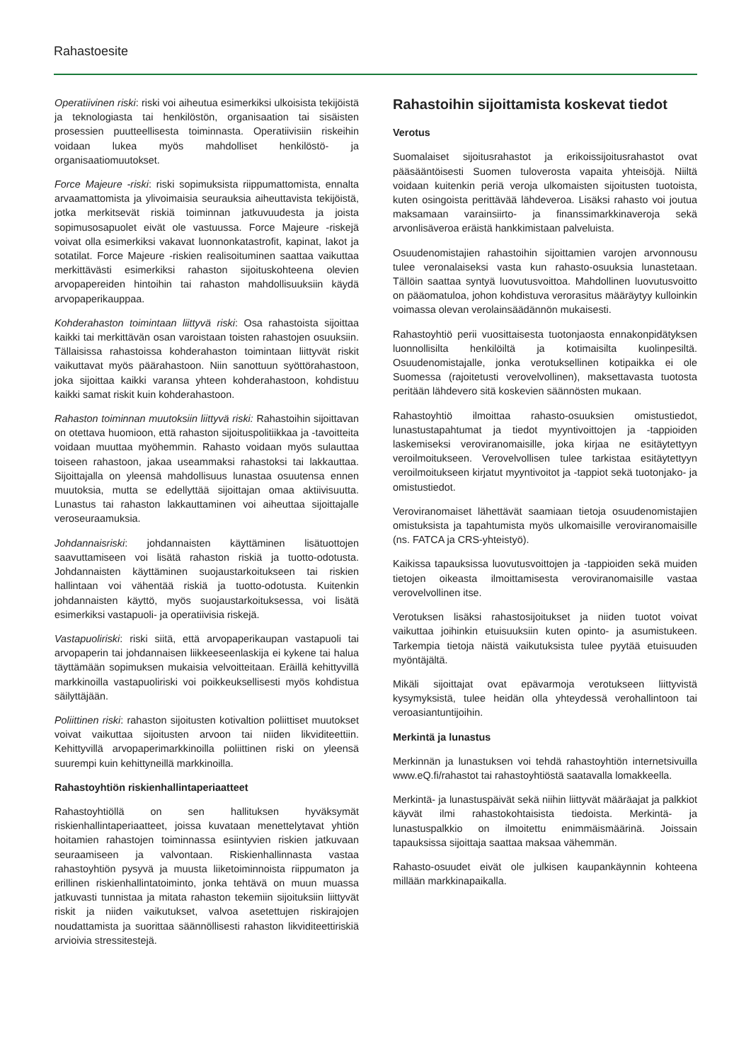Rahastoesite
Operatiivinen riski: riski voi aiheutua esimerkiksi ulkoisista tekijöistä ja teknologiasta tai henkilöstön, organisaation tai sisäisten prosessien puutteellisesta toiminnasta. Operatiivisiin riskeihin voidaan lukea myös mahdolliset henkilöstö- ja organisaatiomuutokset.
Force Majeure -riski: riski sopimuksista riippumattomista, ennalta arvaamattomista ja ylivoimaisia seurauksia aiheuttavista tekijöistä, jotka merkitsevät riskiä toiminnan jatkuvuudesta ja joista sopimusosapuolet eivät ole vastuussa. Force Majeure -riskejä voivat olla esimerkiksi vakavat luonnonkatastrofit, kapinat, lakot ja sotatilat. Force Majeure -riskien realisoituminen saattaa vaikuttaa merkittävästi esimerkiksi rahaston sijoituskohteena olevien arvopapereiden hintoihin tai rahaston mahdollisuuksiin käydä arvopaperikauppaa.
Kohderahaston toimintaan liittyvä riski: Osa rahastoista sijoittaa kaikki tai merkittävän osan varoistaan toisten rahastojen osuuksiin. Tällaisissa rahastoissa kohderahaston toimintaan liittyvät riskit vaikuttavat myös päärahastoon. Niin sanottuun syöttörahastoon, joka sijoittaa kaikki varansa yhteen kohderahastoon, kohdistuu kaikki samat riskit kuin kohderahastoon.
Rahaston toiminnan muutoksiin liittyvä riski: Rahastoihin sijoittavan on otettava huomioon, että rahaston sijoituspolitiikkaa ja -tavoitteita voidaan muuttaa myöhemmin. Rahasto voidaan myös sulauttaa toiseen rahastoon, jakaa useammaksi rahastoksi tai lakkauttaa. Sijoittajalla on yleensä mahdollisuus lunastaa osuutensa ennen muutoksia, mutta se edellyttää sijoittajan omaa aktiivisuutta. Lunastus tai rahaston lakkauttaminen voi aiheuttaa sijoittajalle veroseuraamuksia.
Johdannaisriski: johdannaisten käyttäminen lisätuottojen saavuttamiseen voi lisätä rahaston riskiä ja tuotto-odotusta. Johdannaisten käyttäminen suojaustarkoitukseen tai riskien hallintaan voi vähentää riskiä ja tuotto-odotusta. Kuitenkin johdannaisten käyttö, myös suojaustarkoituksessa, voi lisätä esimerkiksi vastapuoli- ja operatiivisia riskejä.
Vastapuoliriski: riski siitä, että arvopaperikaupan vastapuoli tai arvopaperin tai johdannaisen liikkeeseenlaskija ei kykene tai halua täyttämään sopimuksen mukaisia velvoitteitaan. Eräillä kehittyvillä markkinoilla vastapuoliriski voi poikkeuksellisesti myös kohdistua säilyttäjään.
Poliittinen riski: rahaston sijoitusten kotivaltion poliittiset muutokset voivat vaikuttaa sijoitusten arvoon tai niiden likviditeettiin. Kehittyvillä arvopaperimarkkinoilla poliittinen riski on yleensä suurempi kuin kehittyneillä markkinoilla.
Rahastoyhtiön riskienhallintaperiaatteet
Rahastoyhtiöllä on sen hallituksen hyväksymät riskienhallintaperiaatteet, joissa kuvataan menettelytavat yhtiön hoitamien rahastojen toiminnassa esiintyvien riskien jatkuvaan seuraamiseen ja valvontaan. Riskienhallinnasta vastaa rahastoyhtiön pysyvä ja muusta liiketoiminnoista riippumaton ja erillinen riskienhallintatoiminto, jonka tehtävä on muun muassa jatkuvasti tunnistaa ja mitata rahaston tekemiin sijoituksiin liittyvät riskit ja niiden vaikutukset, valvoa asetettujen riskirajojen noudattamista ja suorittaa säännöllisesti rahaston likviditeettiriskiä arvioivia stressitestejä.
Rahastoihin sijoittamista koskevat tiedot
Verotus
Suomalaiset sijoitusrahastot ja erikoissijoitusrahastot ovat pääsääntöisesti Suomen tuloverosta vapaita yhteisöjä. Niiltä voidaan kuitenkin periä veroja ulkomaisten sijoitusten tuotoista, kuten osingoista perittävää lähdeveroa. Lisäksi rahasto voi joutua maksamaan varainsiirto- ja finanssimarkkinaveroja sekä arvonlisäveroa eräistä hankkimistaan palveluista.
Osuudenomistajien rahastoihin sijoittamien varojen arvonnousu tulee veronalaiseksi vasta kun rahasto-osuuksia lunastetaan. Tällöin saattaa syntyä luovutusvoittoa. Mahdollinen luovutusvoitto on pääomatuloa, johon kohdistuva verorasitus määräytyy kulloinkin voimassa olevan verolainsäädännön mukaisesti.
Rahastoyhtiö perii vuosittaisesta tuotonjaosta ennakonpidätyksen luonnollisilta henkilöiltä ja kotimaisilta kuolinpesiltä. Osuudenomistajalle, jonka verotuksellinen kotipaikka ei ole Suomessa (rajoitetusti verovelvollinen), maksettavasta tuotosta peritään lähdevero sitä koskevien säännösten mukaan.
Rahastoyhtiö ilmoittaa rahasto-osuuksien omistustiedot, lunastustapahtumat ja tiedot myyntivoittojen ja -tappioiden laskemiseksi veroviranomaisille, joka kirjaa ne esitäytettyyn veroilmoitukseen. Verovelvollisen tulee tarkistaa esitäytettyyn veroilmoitukseen kirjatut myyntivoitot ja -tappiot sekä tuotonjako- ja omistustiedot.
Veroviranomaiset lähettävät saamiaan tietoja osuudenomistajien omistuksista ja tapahtumista myös ulkomaisille veroviranomaisille (ns. FATCA ja CRS-yhteistyö).
Kaikissa tapauksissa luovutusvoittojen ja -tappioiden sekä muiden tietojen oikeasta ilmoittamisesta veroviranomaisille vastaa verovelvollinen itse.
Verotuksen lisäksi rahastosijoitukset ja niiden tuotot voivat vaikuttaa joihinkin etuisuuksiin kuten opinto- ja asumistukeen. Tarkempia tietoja näistä vaikutuksista tulee pyytää etuisuuden myöntäjältä.
Mikäli sijoittajat ovat epävarmoja verotukseen liittyvistä kysymyksistä, tulee heidän olla yhteydessä verohallintoon tai veroasiantuntijoihin.
Merkintä ja lunastus
Merkinnän ja lunastuksen voi tehdä rahastoyhtiön internetsivuilla www.eQ.fi/rahastot tai rahastoyhtiöstä saatavalla lomakkeella.
Merkintä- ja lunastuspäivät sekä niihin liittyvät määräajat ja palkkiot käyvät ilmi rahastokohtaisista tiedoista. Merkintä- ja lunastuspalkkio on ilmoitettu enimmäismäärinä. Joissain tapauksissa sijoittaja saattaa maksaa vähemmän.
Rahasto-osuudet eivät ole julkisen kaupankäynnin kohteena millään markkinapaikalla.